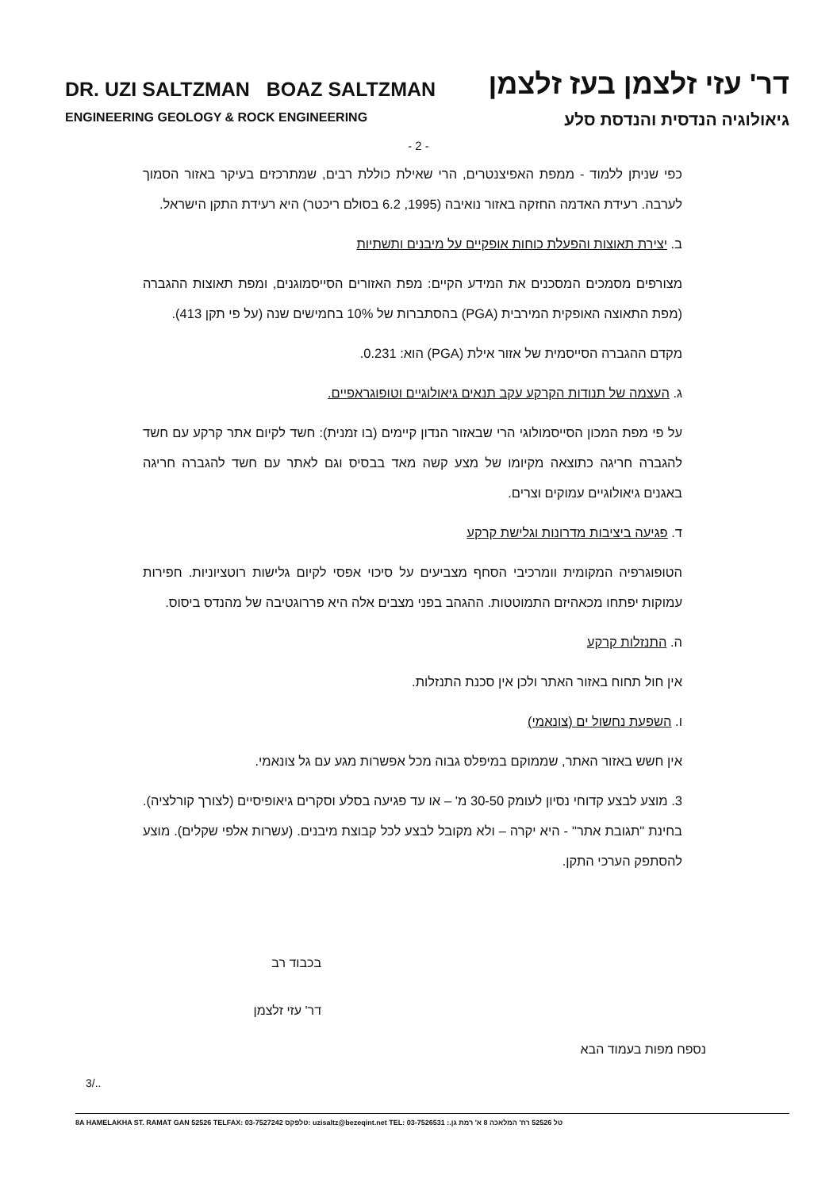DR. UZI SALTZMAN BOAZ SALTZMAN דר' עזי זלצמן בעז זלצמן
ENGINEERING GEOLOGY & ROCK ENGINEERING גיאולוגיה הנדסית והנדסת סלע
- 2 -
כפי שניתן ללמוד - ממפת האפיצנטרים, הרי שאילת כוללת רבים, שמתרכזים בעיקר באזור הסמוך לערבה. רעידת האדמה החזקה באזור נואיבה (1995, 6.2 בסולם ריכטר) היא רעידת התקן הישראל.
ב. יצירת תאוצות והפעלת כוחות אופקיים על מיבנים ותשתיות
מצורפים מסמכים המסכנים את המידע הקיים: מפת האזורים הסייסמוגנים, ומפת תאוצות ההגברה (מפת התאוצה האופקית המירבית (PGA) בהסתברות של 10% בחמישים שנה (על פי תקן 413).
מקדם ההגברה הסייסמית של אזור אילת (PGA) הוא: 0.231.
ג. העצמה של תנודות הקרקע עקב תנאים גיאולוגיים וטופוגראפיים.
על פי מפת המכון הסייסמולוגי הרי שבאזור הנדון קיימים (בו זמנית): חשד לקיום אתר קרקע עם חשד להגברה חריגה כתוצאה מקיומו של מצע קשה מאד בבסיס וגם לאתר עם חשד להגברה חריגה באגנים גיאולוגיים עמוקים וצרים.
ד. פגיעה ביציבות מדרונות וגלישת קרקע
הטופוגרפיה המקומית וומרכיבי הסחף מצביעים על סיכוי אפסי לקיום גלישות רוטציוניות. חפירות עמוקות יפתחו מכאהיזם התמוטטות. ההגהב בפני מצבים אלה היא פררוגטיבה של מהנדס ביסוס.
ה. התנזלות קרקע
אין חול תחוח באזור האתר ולכן אין סכנת התנזלות.
ו. השפעת נחשול ים (צונאמי)
אין חשש באזור האתר, שממוקם במיפלס גבוה מכל אפשרות מגע עם גל צונאמי.
3. מוצע לבצע קדוחי נסיון לעומק 30-50 מ' – או עד פגיעה בסלע וסקרים גיאופיסיים (לצורך קורלציה). בחינת "תגובת אתר" - היא יקרה – ולא מקובל לבצע לכל קבוצת מיבנים. (עשרות אלפי שקלים). מוצע להסתפק הערכי התקן.
בכבוד רב
דר' עזי זלצמן
נספח מפות בעמוד הבא
3/..
8A HAMELAKHA ST. RAMAT GAN 52526 TELFAX: 03-7527242 טלפקס: uzisaltz@bezeqint.net TEL: 03-7526531 :.טל 52526 רח' המלאכה 8 א' רמת גן